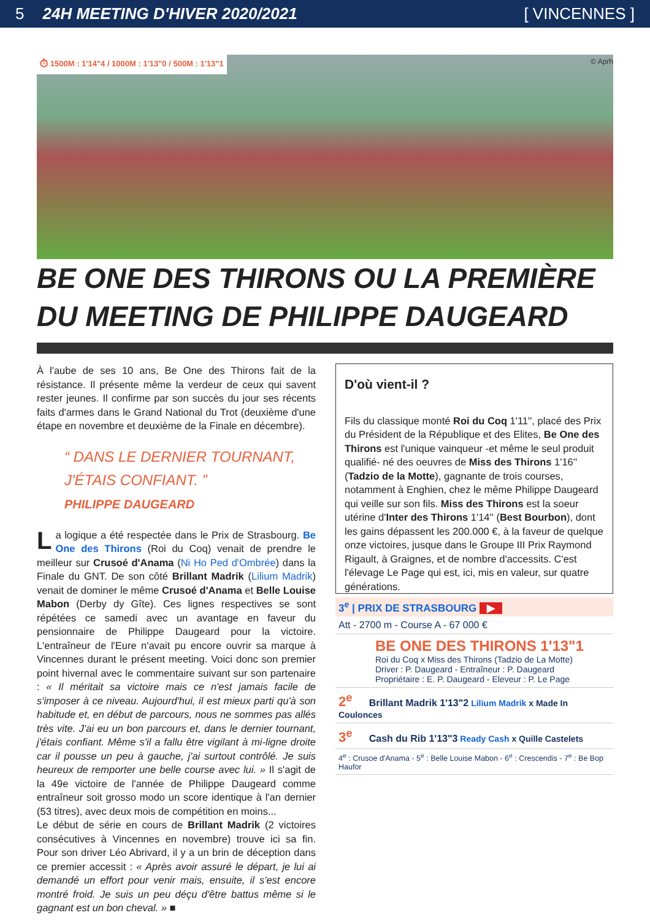5 24H MEETING D'HIVER 2020/2021 [ VINCENNES ]
⏱ 1500M : 1'14"4 / 1000M : 1'13"0 / 500M : 1'13"1 © Aprh
BE ONE DES THIRONS OU LA PREMIÈRE
DU MEETING DE PHILIPPE DAUGEARD
À l'aube de ses 10 ans, Be One des Thirons fait de la résistance. Il présente même la verdeur de ceux qui savent rester jeunes. Il confirme par son succès du jour ses récents faits d'armes dans le Grand National du Trot (deuxième d'une étape en novembre et deuxième de la Finale en décembre).
“ DANS LE DERNIER TOURNANT,
J'ÉTAIS CONFIANT. ”
PHILIPPE DAUGEARD
La logique a été respectée dans le Prix de Strasbourg. Be One des Thirons (Roi du Coq) venait de prendre le meilleur sur Crusoé d'Anama (Ni Ho Ped d'Ombrée) dans la Finale du GNT. De son côté Brillant Madrik (Lilium Madrik) venait de dominer le même Crusoé d'Anama et Belle Louise Mabon (Derby dy Gîte). Ces lignes respectives se sont répétées ce samedi avec un avantage en faveur du pensionnaire de Philippe Daugeard pour la victoire. L'entraîneur de l'Eure n'avait pu encore ouvrir sa marque à Vincennes durant le présent meeting. Voici donc son premier point hivernal avec le commentaire suivant sur son partenaire : « Il méritait sa victoire mais ce n'est jamais facile de s'imposer à ce niveau. Aujourd'hui, il est mieux parti qu'à son habitude et, en début de parcours, nous ne sommes pas allés très vite. J'ai eu un bon parcours et, dans le dernier tournant, j'étais confiant. Même s'il a fallu être vigilant à mi-ligne droite car il pousse un peu à gauche, j'ai surtout contrôlé. Je suis heureux de remporter une belle course avec lui. » Il s'agit de la 49e victoire de l'année de Philippe Daugeard comme entraîneur soit grosso modo un score identique à l'an dernier (53 titres), avec deux mois de compétition en moins...
Le début de série en cours de Brillant Madrik (2 victoires consécutives à Vincennes en novembre) trouve ici sa fin. Pour son driver Léo Abrivard, il y a un brin de déception dans ce premier accessit : « Après avoir assuré le départ, je lui ai demandé un effort pour venir mais, ensuite, il s'est encore montré froid. Je suis un peu déçu d'être battus même si le gagnant est un bon cheval. » ■
D'où vient-il ?
Fils du classique monté Roi du Coq 1'11'', placé des Prix du Président de la République et des Elites, Be One des Thirons est l'unique vainqueur -et même le seul produit qualifié- né des oeuvres de Miss des Thirons 1'16'' (Tadzio de la Motte), gagnante de trois courses, notamment à Enghien, chez le même Philippe Daugeard qui veille sur son fils. Miss des Thirons est la soeur utérine d'Inter des Thirons 1'14'' (Best Bourbon), dont les gains dépassent les 200.000 €, à la faveur de quelque onze victoires, jusque dans le Groupe III Prix Raymond Rigault, à Graignes, et de nombre d'accessits. C'est l'élevage Le Page qui est, ici, mis en valeur, sur quatre générations.
3<sup>e</sup> | PRIX DE STRASBOURG ▶
Att - 2700 m - Course A - 67 000 €
BE ONE DES THIRONS 1'13"1
Roi du Coq x Miss des Thirons (Tadzio de La Motte)
Driver : P. Daugeard - Entraîneur : P. Daugeard
Propriétaire : E. P. Daugeard - Eleveur : P. Le Page
2<sup>e</sup> Brillant Madrik 1'13"2 Lilium Madrik x Made In Coulonces
3<sup>e</sup> Cash du Rib 1'13"3 Ready Cash x Quille Castelets
4<sup>e</sup> : Crusoe d'Anama - 5<sup>e</sup> : Belle Louise Mabon - 6<sup>e</sup> : Crescendis - 7<sup>e</sup> : Be Bop Haufor